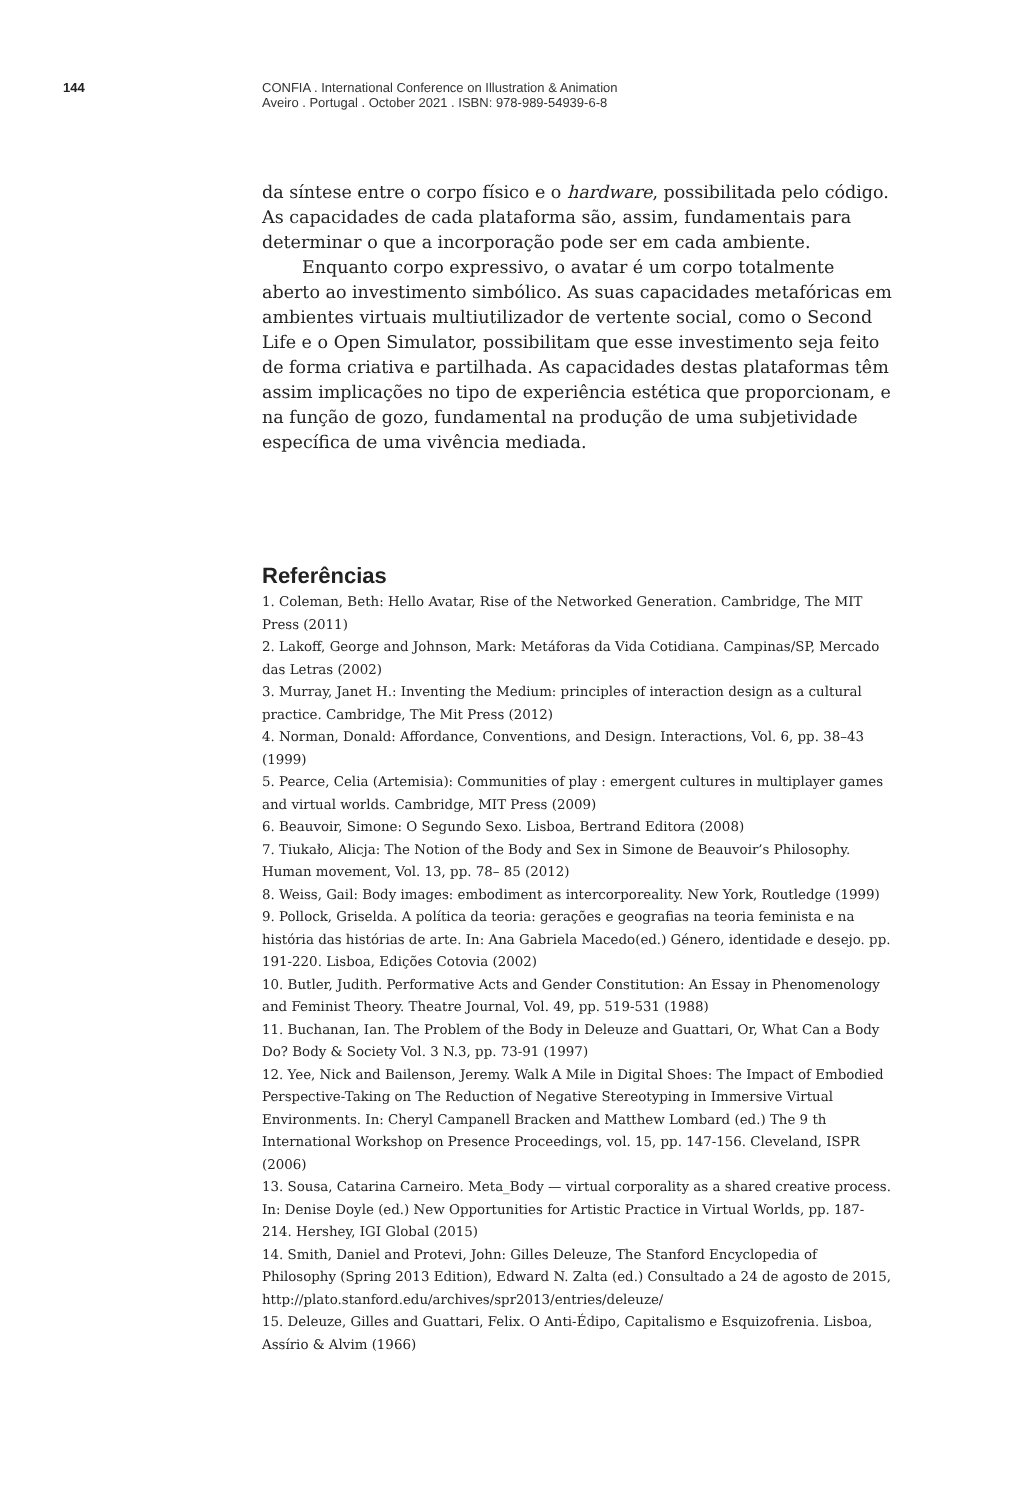144
CONFIA . International Conference on Illustration & Animation
Aveiro . Portugal . October 2021 . ISBN: 978-989-54939-6-8
da síntese entre o corpo físico e o hardware, possibilitada pelo código. As capacidades de cada plataforma são, assim, fundamentais para determinar o que a incorporação pode ser em cada ambiente.
Enquanto corpo expressivo, o avatar é um corpo totalmente aberto ao investimento simbólico. As suas capacidades metafóricas em ambientes virtuais multiutilizador de vertente social, como o Second Life e o Open Simulator, possibilitam que esse investimento seja feito de forma criativa e partilhada. As capacidades destas plataformas têm assim implicações no tipo de experiência estética que proporcionam, e na função de gozo, fundamental na produção de uma subjetividade específica de uma vivência mediada.
Referências
1. Coleman, Beth: Hello Avatar, Rise of the Networked Generation. Cambridge, The MIT Press (2011)
2. Lakoff, George and Johnson, Mark: Metáforas da Vida Cotidiana. Campinas/SP, Mercado das Letras (2002)
3. Murray, Janet H.: Inventing the Medium: principles of interaction design as a cultural practice. Cambridge, The Mit Press (2012)
4. Norman, Donald: Affordance, Conventions, and Design. Interactions, Vol. 6, pp. 38–43 (1999)
5. Pearce, Celia (Artemisia): Communities of play : emergent cultures in multiplayer games and virtual worlds. Cambridge, MIT Press (2009)
6. Beauvoir, Simone: O Segundo Sexo. Lisboa, Bertrand Editora (2008)
7. Tiukało, Alicja: The Notion of the Body and Sex in Simone de Beauvoir’s Philosophy. Human movement, Vol. 13, pp. 78– 85 (2012)
8. Weiss, Gail: Body images: embodiment as intercorporeality. New York, Routledge (1999)
9. Pollock, Griselda. A política da teoria: gerações e geografias na teoria feminista e na história das histórias de arte. In: Ana Gabriela Macedo(ed.) Género, identidade e desejo. pp. 191-220. Lisboa, Edições Cotovia (2002)
10. Butler, Judith. Performative Acts and Gender Constitution: An Essay in Phenomenology and Feminist Theory. Theatre Journal, Vol. 49, pp. 519-531 (1988)
11. Buchanan, Ian. The Problem of the Body in Deleuze and Guattari, Or, What Can a Body Do? Body & Society Vol. 3 N.3, pp. 73-91 (1997)
12. Yee, Nick and Bailenson, Jeremy. Walk A Mile in Digital Shoes: The Impact of Embodied Perspective-Taking on The Reduction of Negative Stereotyping in Immersive Virtual Environments. In: Cheryl Campanell Bracken and Matthew Lombard (ed.) The 9 th International Workshop on Presence Proceedings, vol. 15, pp. 147-156. Cleveland, ISPR (2006)
13. Sousa, Catarina Carneiro. Meta_Body — virtual corporality as a shared creative process. In: Denise Doyle (ed.) New Opportunities for Artistic Practice in Virtual Worlds, pp. 187-214. Hershey, IGI Global (2015)
14. Smith, Daniel and Protevi, John: Gilles Deleuze, The Stanford Encyclopedia of Philosophy (Spring 2013 Edition), Edward N. Zalta (ed.) Consultado a 24 de agosto de 2015, http://plato.stanford.edu/archives/spr2013/entries/deleuze/
15. Deleuze, Gilles and Guattari, Felix. O Anti-Édipo, Capitalismo e Esquizofrenia. Lisboa, Assírio & Alvim (1966)